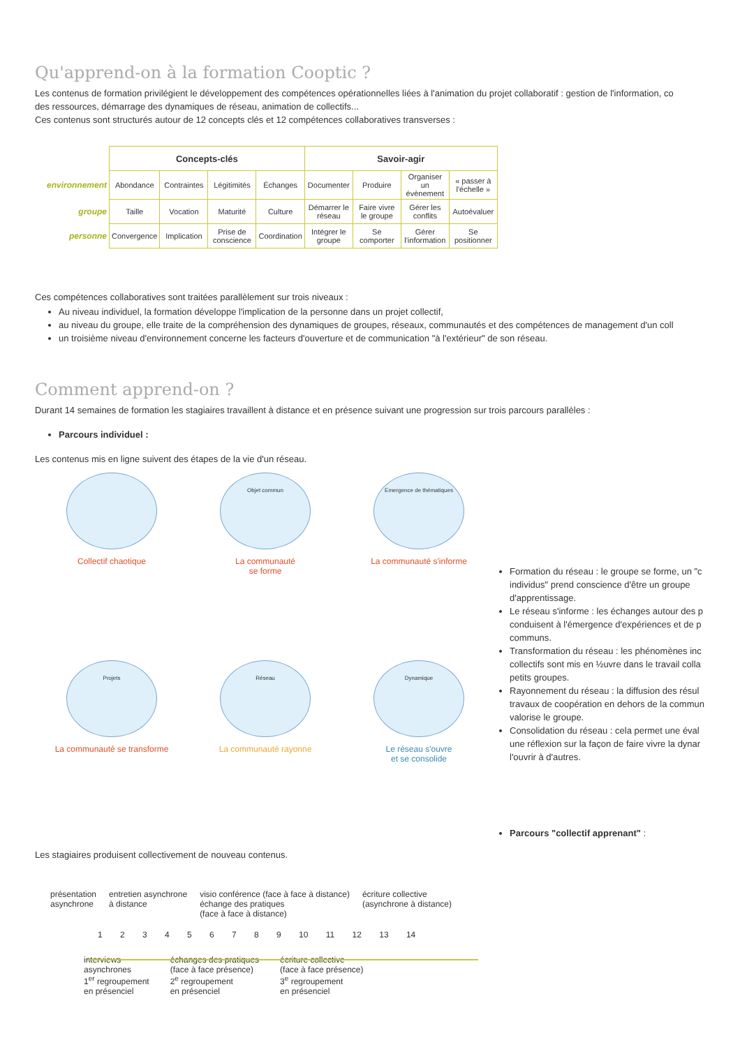Qu'apprend-on à la formation Cooptic ?
Les contenus de formation privilégient le développement des compétences opérationnelles liées à l'animation du projet collaboratif : gestion de l'information, co
des ressources, démarrage des dynamiques de réseau, animation de collectifs...
Ces contenus sont structurés autour de 12 concepts clés et 12 compétences collaboratives transverses :
| | Concepts-clés | | | | Savoir-agir | | | |
| environnement | Abondance | Contraintes | Légitimités | Échanges | Documenter | Produire | Organiser un évènement | « passer à l'échelle » |
| groupe | Taille | Vocation | Maturité | Culture | Démarrer le réseau | Faire vivre le groupe | Gérer les conflits | Autoévaluer |
| personne | Convergence | Implication | Prise de conscience | Coordination | Intégrer le groupe | Se comporter | Gérer l'information | Se positionner |
Ces compétences collaboratives sont traitées parallèlement sur trois niveaux :
Au niveau individuel, la formation développe l'implication de la personne dans un projet collectif,
au niveau du groupe, elle traite de la compréhension des dynamiques de groupes, réseaux, communautés et des compétences de management d'un coll
un troisième niveau d'environnement concerne les facteurs d'ouverture et de communication "à l'extérieur" de son réseau.
Comment apprend-on ?
Durant 14 semaines de formation les stagiaires travaillent à distance et en présence suivant une progression sur trois parcours parallèles :
Parcours individuel :
Les contenus mis en ligne suivent des étapes de la vie d'un réseau.
Collectif chaotique
Objet commun
La communauté
se forme
Emergence de thématiques
La communauté s'informe
Projets
La communauté se transforme
Réseau
La communauté rayonne
Dynamique
Le réseau s'ouvre
et se consolide
Formation du réseau : le groupe se forme, un "c individus" prend conscience d'être un groupe d'apprentissage.
Le réseau s'informe : les échanges autour des p conduisent à l'émergence d'expériences et de p communs.
Transformation du réseau : les phénomènes inc collectifs sont mis en ½uvre dans le travail colla petits groupes.
Rayonnement du réseau : la diffusion des résul travaux de coopération en dehors de la commun valorise le groupe.
Consolidation du réseau : cela permet une éval une réflexion sur la façon de faire vivre la dynar l'ouvrir à d'autres.
Parcours "collectif apprenant" :
Les stagiaires produisent collectivement de nouveau contenus.
présentation
asynchrone
entretien asynchrone
à distance
visio conférence (face à face à distance)
échange des pratiques
(face à face à distance)
écriture collective
(asynchrone à distance)
1 2 3 4 5 6 7 8 9 10 11 12 13 14
interviews
asynchrones
1<sup>er</sup> regroupement
en présenciel
échanges des pratiques
(face à face présence)
2<sup>e</sup> regroupement
en présenciel
écriture collective
(face à face présence)
3<sup>e</sup> regroupement
en présenciel